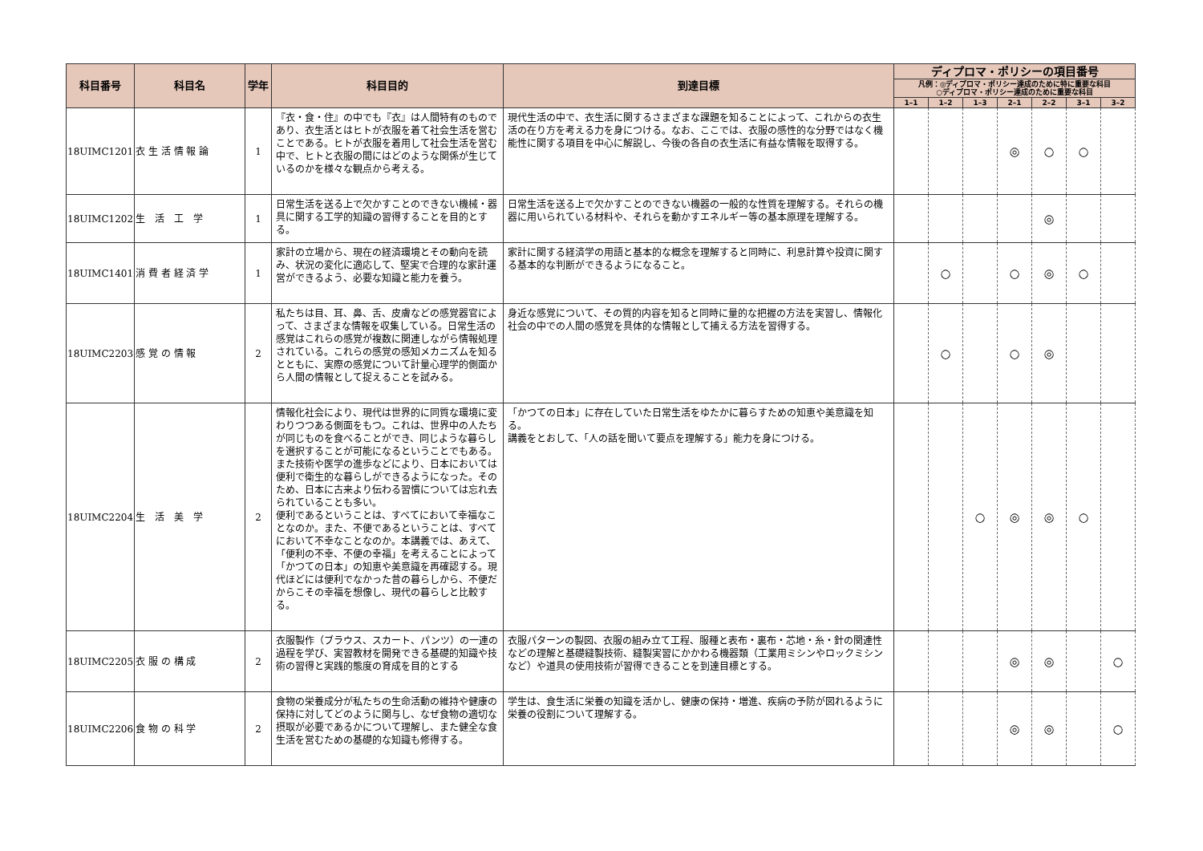| 科目番号 | 科目名 | 学年 | 科目目的 | 到達目標 | ディプロマ・ポリシーの項目番号 | | | | | | |
| --- | --- | --- | --- | --- | --- | --- | --- | --- | --- | --- | --- |
| | | | | | 凡例：◎ディプロマ・ポリシー達成のために特に重要な科目 ○ディプロマ・ポリシー達成のために重要な科目 | | | | | | |
| | | | | | 1–1 | 1–2 | 1–3 | 2–1 | 2–2 | 3–1 | 3–2 |
| 18UIMC1201 | 衣 生 活 情 報 論 | 1 | 『衣・食・住』の中でも『衣』は人間特有のものであり、衣生活とはヒトが衣服を着て社会生活を営むことである。ヒトが衣服を着用して社会生活を営む中で、ヒトと衣服の間にはどのような関係が生じているのかを様々な観点から考える。 | 現代生活の中で、衣生活に関するさまざまな課題を知ることによって、これからの衣生活の在り方を考える力を身につける。なお、ここでは、衣服の感性的な分野ではなく機能性に関する項目を中心に解説し、今後の各自の衣生活に有益な情報を取得する。 | | | | ◎ | ○ | ○ | |
| 18UIMC1202 | 生 活 工 学 | 1 | 日常生活を送る上で欠かすことのできない機械・器具に関する工学的知識の習得することを目的とする。 | 日常生活を送る上で欠かすことのできない機器の一般的な性質を理解する。それらの機器に用いられている材料や、それらを動かすエネルギー等の基本原理を理解する。 | | | | | ◎ | | |
| 18UIMC1401 | 消 費 者 経 済 学 | 1 | 家計の立場から、現在の経済環境とその動向を読み、状況の変化に適応して、堅実で合理的な家計運営ができるよう、必要な知識と能力を養う。 | 家計に関する経済学の用語と基本的な概念を理解すると同時に、利息計算や投資に関する基本的な判断ができるようになること。 | | ○ | | ○ | ◎ | ○ | |
| 18UIMC2203 | 感 覚 の 情 報 | 2 | 私たちは目、耳、鼻、舌、皮膚などの感覚器官によって、さまざまな情報を収集している。日常生活の感覚はこれらの感覚が複数に関連しながら情報処理されている。これらの感覚の感知メカニズムを知るとともに、実際の感覚について計量心理学的側面から人間の情報として捉えることを試みる。 | 身近な感覚について、その質的内容を知ると同時に量的な把握の方法を実習し、情報化社会の中での人間の感覚を具体的な情報として捕える方法を習得する。 | | ○ | | ○ | ◎ | | |
| 18UIMC2204 | 生 活 美 学 | 2 | 情報化社会により、現代は世界的に同質な環境に変わりつつある側面をもつ。これは、世界中の人たちが同じものを食べることができ、同じような暮らしを選択することが可能になるということでもある。また技術や医学の進歩などにより、日本においては便利で衛生的な暮らしができるようになった。そのため、日本に古来より伝わる習慣については忘れ去られていることも多い。 便利であるということは、すべてにおいて幸福なことなのか。また、不便であるということは、すべてにおいて不幸なことなのか。本講義では、あえて、「便利の不幸、不便の幸福」を考えることによって「かつての日本」の知恵や美意識を再確認する。現代ほどには便利でなかった昔の暮らしから、不便だからこその幸福を想像し、現代の暮らしと比較する。 | 「かつての日本」に存在していた日常生活をゆたかに暮らすための知恵や美意識を知る。 講義をとおして、「人の話を聞いて要点を理解する」能力を身につける。 | | | ○ | ◎ | ◎ | ○ | |
| 18UIMC2205 | 衣 服 の 構 成 | 2 | 衣服製作（ブラウス、スカート、パンツ）の一連の過程を学び、実習教材を開発できる基礎的知識や技術の習得と実践的態度の育成を目的とする | 衣服パターンの製図、衣服の組み立て工程、服種と表布・裏布・芯地・糸・針の関連性などの理解と基礎縫製技術、縫製実習にかかわる機器類（工業用ミシンやロックミシンなど）や道具の使用技術が習得できることを到達目標とする。 | | | | ◎ | ◎ | | ○ |
| 18UIMC2206 | 食 物 の 科 学 | 2 | 食物の栄養成分が私たちの生命活動の維持や健康の保持に対してどのように関与し、なぜ食物の適切な摂取が必要であるかについて理解し、また健全な食生活を営むための基礎的な知識も修得する。 | 学生は、食生活に栄養の知識を活かし、健康の保持・増進、疾病の予防が図れるように栄養の役割について理解する。 | | | | ◎ | ◎ | | ○ |